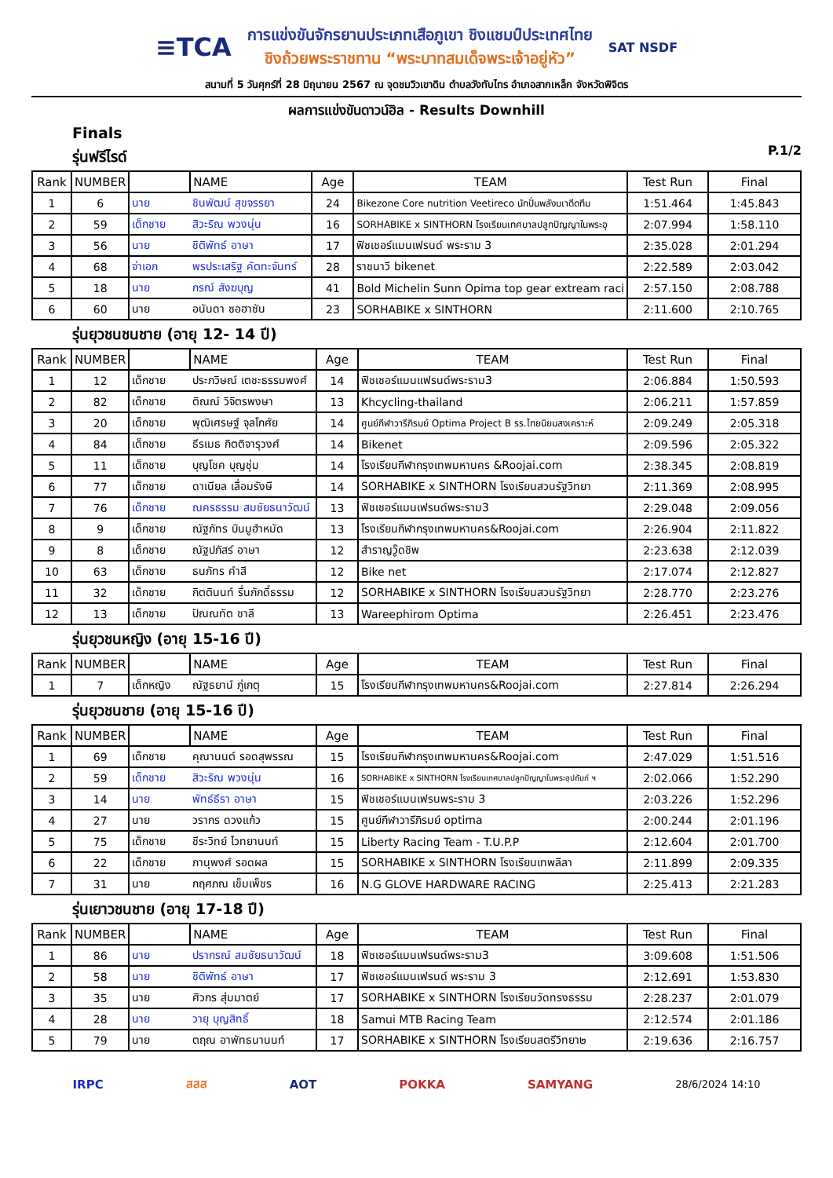≡TCA การแข่งขันจักรยานประเภทเสือภูเขา ชิงแชมป์ประเทศไทย
ชิงถ้วยพระราชทาน “พระบาทสมเด็จพระเจ้าอยู่หัว” SAT NSDF
สนามที่ 5 วันศุกร์ที่ 28 มิถุนายน 2567 ณ จุดชมวิวเขาดิน ตำบลวังทับไทร อำเภอสากเหล็ก จังหวัดพิจิตร
ผลการแข่งขันดาวน์ฮิล - Results Downhill
Finals
รุ่นฟรีไรด์
P.1/2
| Rank | NUMBER | | NAME | Age | TEAM | Test Run | Final |
| --- | --- | --- | --- | --- | --- | --- | --- |
| 1 | 6 | นาย | ชินพัฒน์ สุขจรรยา | 24 | Bikezone Core nutrition Veetireco นักปั่นพลังมเาดีดทีม | 1:51.464 | 1:45.843 |
| 2 | 59 | เด็กชาย | สิวะริณ พวงนุ่น | 16 | SORHABIKE x SINTHORN โรงเรียนเทศบาลปลูกปัญญาในพระอุ | 2:07.994 | 1:58.110 |
| 3 | 56 | นาย | ชิติพัทธ์ อาษา | 17 | ฟิชเชอร์แมนเฟรนด์ พระราม 3 | 2:35.028 | 2:01.294 |
| 4 | 68 | จ่าเอก | พรประเสริฐ คัตทะจันทร์ | 28 | ราชนาวี bikenet | 2:22.589 | 2:03.042 |
| 5 | 18 | นาย | กรณ์ สังฆบุญ | 41 | Bold Michelin Sunn Opima top gear extream raci | 2:57.150 | 2:08.788 |
| 6 | 60 | นาย | อนันดา ซอฮาซัน | 23 | SORHABIKE x SINTHORN | 2:11.600 | 2:10.765 |
รุ่นยุวชนชนชาย (อายุ 12- 14 ปี)
| Rank | NUMBER | | NAME | Age | TEAM | Test Run | Final |
| --- | --- | --- | --- | --- | --- | --- | --- |
| 1 | 12 | เด็กชาย | ประภวิษณ์ เตชะธรรมพงศ์ | 14 | ฟิชเชอร์แมนแฟรนด์พระราม3 | 2:06.884 | 1:50.593 |
| 2 | 82 | เด็กชาย | ติณณ์ วิจิตรพงษา | 13 | Khcycling-thailand | 2:06.211 | 1:57.859 |
| 3 | 20 | เด็กชาย | พุฒิเศรษฐ์ จุลโกศัย | 14 | ศูนย์กีฬาวารีภิรมย์ Optima Project B รร.ไทยนิยมสงเคราะห์ | 2:09.249 | 2:05.318 |
| 4 | 84 | เด็กชาย | ธีรเมธ กิตติจารุวงศ์ | 14 | Bikenet | 2:09.596 | 2:05.322 |
| 5 | 11 | เด็กชาย | บุญโชค บุญชุ่ม | 14 | โรงเรียนกีฬากรุงเทพมหานคร &Roojai.com | 2:38.345 | 2:08.819 |
| 6 | 77 | เด็กชาย | ดาเนียล เลื่อมรังษี | 14 | SORHABIKE x SINTHORN โรงเรียนสวนรัฐวิทยา | 2:11.369 | 2:08.995 |
| 7 | 76 | เด็กชาย | ณครธรรม สมชัยธนาวัฒน์ | 13 | ฟิชเชอร์แมนเฟรนด์พระราม3 | 2:29.048 | 2:09.056 |
| 8 | 9 | เด็กชาย | ณัฐภัทร บินมูฮำหมัด | 13 | โรงเรียนกีฬากรุงเทพมหานคร&Roojai.com | 2:26.904 | 2:11.822 |
| 9 | 8 | เด็กชาย | ณัฐปภัสร์ อาษา | 12 | สำราญวู๊ดชิพ | 2:23.638 | 2:12.039 |
| 10 | 63 | เด็กชาย | ธนภัทร คำสี | 12 | Bike net | 2:17.074 | 2:12.827 |
| 11 | 32 | เด็กชาย | กิตตินนท์ รื่นภักดี์ธรรม | 12 | SORHABIKE x SINTHORN โรงเรียนสวนรัฐวิทยา | 2:28.770 | 2:23.276 |
| 12 | 13 | เด็กชาย | ปัณณทัต ชาลี | 13 | Wareephirom Optima | 2:26.451 | 2:23.476 |
รุ่นยุวชนหญิง (อายุ 15-16 ปี)
| Rank | NUMBER | | NAME | Age | TEAM | Test Run | Final |
| --- | --- | --- | --- | --- | --- | --- | --- |
| 1 | 7 | เด็กหญิง | ณัฐธยาน์ ภู่เกตุ | 15 | โรงเรียนกีฬากรุงเทพมหานคร&Roojai.com | 2:27.814 | 2:26.294 |
รุ่นยุวชนชาย (อายุ 15-16 ปี)
| Rank | NUMBER | | NAME | Age | TEAM | Test Run | Final |
| --- | --- | --- | --- | --- | --- | --- | --- |
| 1 | 69 | เด็กชาย | คุณานนต์ รอดสุพรรณ | 15 | โรงเรียนกีฬากรุงเทพมหานคร&Roojai.com | 2:47.029 | 1:51.516 |
| 2 | 59 | เด็กชาย | สิวะริณ พวงนุ่น | 16 | SORHABIKE x SINTHORN โรงเรียนเทศบาลปลูกปัญญาในพระอุปถัมภ์ ฯ | 2:02.066 | 1:52.290 |
| 3 | 14 | นาย | พัทธ์ธีรา อาษา | 15 | ฟิชเชอร์แมนเฟรนพระราม 3 | 2:03.226 | 1:52.296 |
| 4 | 27 | นาย | วรากร ดวงแก้ว | 15 | ศูนย์กีฬาวารีภิรมย์ optima | 2:00.244 | 2:01.196 |
| 5 | 75 | เด็กชาย | ชีระวิทย์ ไวทยานนท์ | 15 | Liberty Racing Team - T.U.P.P | 2:12.604 | 2:01.700 |
| 6 | 22 | เด็กชาย | ภานุพงศ์ รอดผล | 15 | SORHABIKE x SINTHORN โรงเรียนเทพลีลา | 2:11.899 | 2:09.335 |
| 7 | 31 | นาย | กฤศภณ เข็มเพ็ชร | 16 | N.G GLOVE HARDWARE RACING | 2:25.413 | 2:21.283 |
รุ่นเยาวชนชาย (อายุ 17-18 ปี)
| Rank | NUMBER | | NAME | Age | TEAM | Test Run | Final |
| --- | --- | --- | --- | --- | --- | --- | --- |
| 1 | 86 | นาย | ปรากรณ์ สมชัยธนาวัฒน์ | 18 | ฟิชเชอร์แมนเฟรนด์พระราม3 | 3:09.608 | 1:51.506 |
| 2 | 58 | นาย | ชิติพัทธ์ อาษา | 17 | ฟิชเชอร์แมนเฟรนด์ พระราม 3 | 2:12.691 | 1:53.830 |
| 3 | 35 | นาย | ศิวกร สุ่มมาตย์ | 17 | SORHABIKE x SINTHORN โรงเรียนวัดทรงธรรม | 2:28.237 | 2:01.079 |
| 4 | 28 | นาย | วายุ บุญสิทธิ์ | 18 | Samui MTB Racing Team | 2:12.574 | 2:01.186 |
| 5 | 79 | นาย | ตฤณ อาพัทธนานนท์ | 17 | SORHABIKE x SINTHORN โรงเรียนสตรีวิทยา๒ | 2:19.636 | 2:16.757 |
IRPC สสส AOT POKKA SAMYANG 28/6/2024 14:10